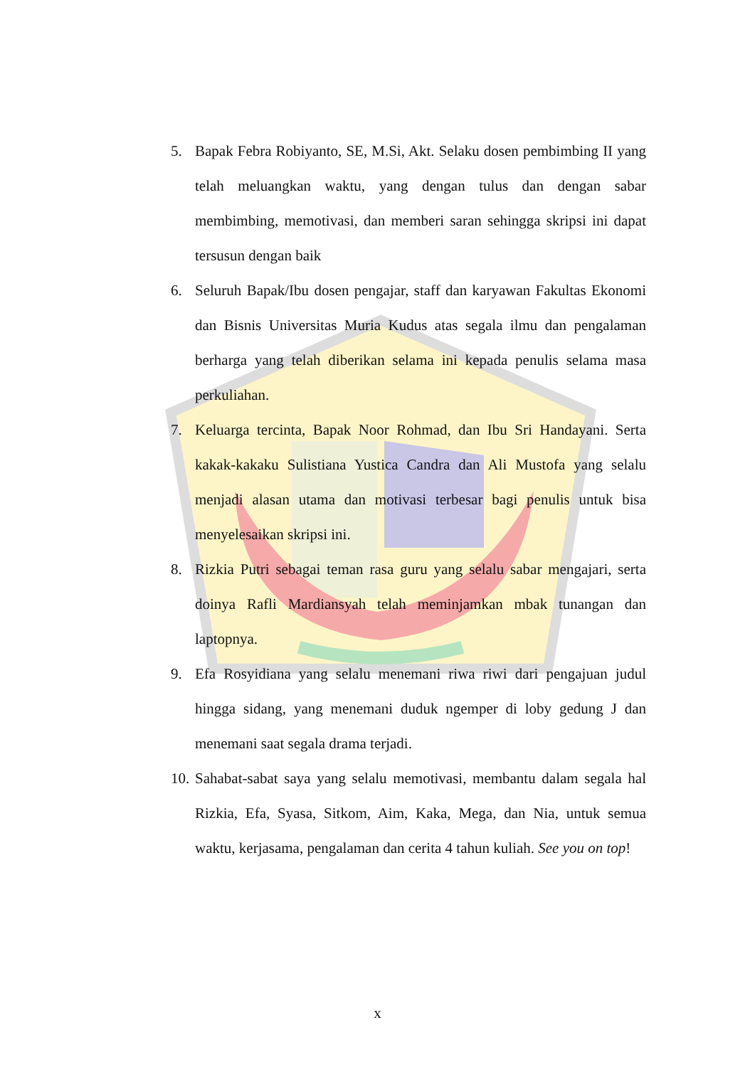5. Bapak Febra Robiyanto, SE, M.Si, Akt. Selaku dosen pembimbing II yang telah meluangkan waktu, yang dengan tulus dan dengan sabar membimbing, memotivasi, dan memberi saran sehingga skripsi ini dapat tersusun dengan baik
6. Seluruh Bapak/Ibu dosen pengajar, staff dan karyawan Fakultas Ekonomi dan Bisnis Universitas Muria Kudus atas segala ilmu dan pengalaman berharga yang telah diberikan selama ini kepada penulis selama masa perkuliahan.
7. Keluarga tercinta, Bapak Noor Rohmad, dan Ibu Sri Handayani. Serta kakak-kakaku Sulistiana Yustica Candra dan Ali Mustofa yang selalu menjadi alasan utama dan motivasi terbesar bagi penulis untuk bisa menyelesaikan skripsi ini.
8. Rizkia Putri sebagai teman rasa guru yang selalu sabar mengajari, serta doinya Rafli Mardiansyah telah meminjamkan mbak tunangan dan laptopnya.
9. Efa Rosyidiana yang selalu menemani riwa riwi dari pengajuan judul hingga sidang, yang menemani duduk ngemper di loby gedung J dan menemani saat segala drama terjadi.
10. Sahabat-sabat saya yang selalu memotivasi, membantu dalam segala hal Rizkia, Efa, Syasa, Sitkom, Aim, Kaka, Mega, dan Nia, untuk semua waktu, kerjasama, pengalaman dan cerita 4 tahun kuliah. See you on top!
x